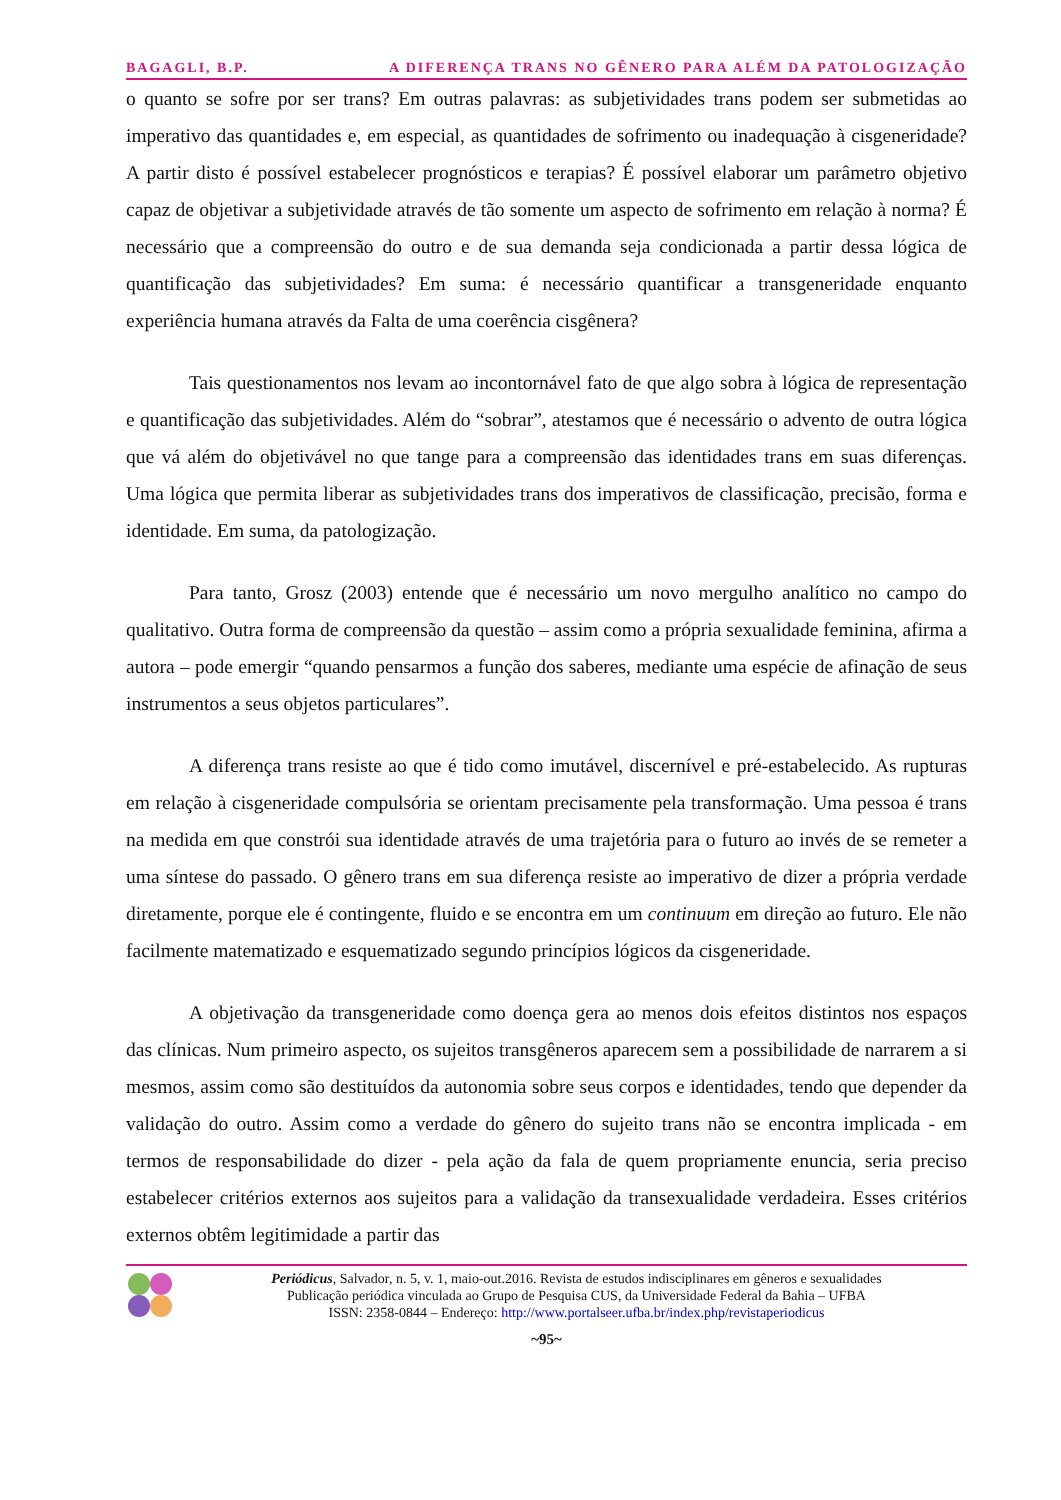BAGAGLI, B.P. A DIFERENÇA TRANS NO GÊNERO PARA ALÉM DA PATOLOGIZAÇÃO
o quanto se sofre por ser trans? Em outras palavras: as subjetividades trans podem ser submetidas ao imperativo das quantidades e, em especial, as quantidades de sofrimento ou inadequação à cisgeneridade? A partir disto é possível estabelecer prognósticos e terapias? É possível elaborar um parâmetro objetivo capaz de objetivar a subjetividade através de tão somente um aspecto de sofrimento em relação à norma? É necessário que a compreensão do outro e de sua demanda seja condicionada a partir dessa lógica de quantificação das subjetividades? Em suma: é necessário quantificar a transgeneridade enquanto experiência humana através da Falta de uma coerência cisgênera?
Tais questionamentos nos levam ao incontornável fato de que algo sobra à lógica de representação e quantificação das subjetividades. Além do “sobrar”, atestamos que é necessário o advento de outra lógica que vá além do objetivável no que tange para a compreensão das identidades trans em suas diferenças. Uma lógica que permita liberar as subjetividades trans dos imperativos de classificação, precisão, forma e identidade. Em suma, da patologização.
Para tanto, Grosz (2003) entende que é necessário um novo mergulho analítico no campo do qualitativo. Outra forma de compreensão da questão – assim como a própria sexualidade feminina, afirma a autora – pode emergir “quando pensarmos a função dos saberes, mediante uma espécie de afinação de seus instrumentos a seus objetos particulares”.
A diferença trans resiste ao que é tido como imutável, discernível e pré-estabelecido. As rupturas em relação à cisgeneridade compulsória se orientam precisamente pela transformação. Uma pessoa é trans na medida em que constrói sua identidade através de uma trajetória para o futuro ao invés de se remeter a uma síntese do passado. O gênero trans em sua diferença resiste ao imperativo de dizer a própria verdade diretamente, porque ele é contingente, fluido e se encontra em um continuum em direção ao futuro. Ele não facilmente matematizado e esquematizado segundo princípios lógicos da cisgeneridade.
A objetivação da transgeneridade como doença gera ao menos dois efeitos distintos nos espaços das clínicas. Num primeiro aspecto, os sujeitos transgêneros aparecem sem a possibilidade de narrarem a si mesmos, assim como são destituídos da autonomia sobre seus corpos e identidades, tendo que depender da validação do outro. Assim como a verdade do gênero do sujeito trans não se encontra implicada - em termos de responsabilidade do dizer - pela ação da fala de quem propriamente enuncia, seria preciso estabelecer critérios externos aos sujeitos para a validação da transexualidade verdadeira. Esses critérios externos obtêm legitimidade a partir das
Periódicus, Salvador, n. 5, v. 1, maio-out.2016. Revista de estudos indisciplinares em gêneros e sexualidades
Publicação periódica vinculada ao Grupo de Pesquisa CUS, da Universidade Federal da Bahia – UFBA
ISSN: 2358-0844 – Endereço: http://www.portalseer.ufba.br/index.php/revistaperiodicus
~95~